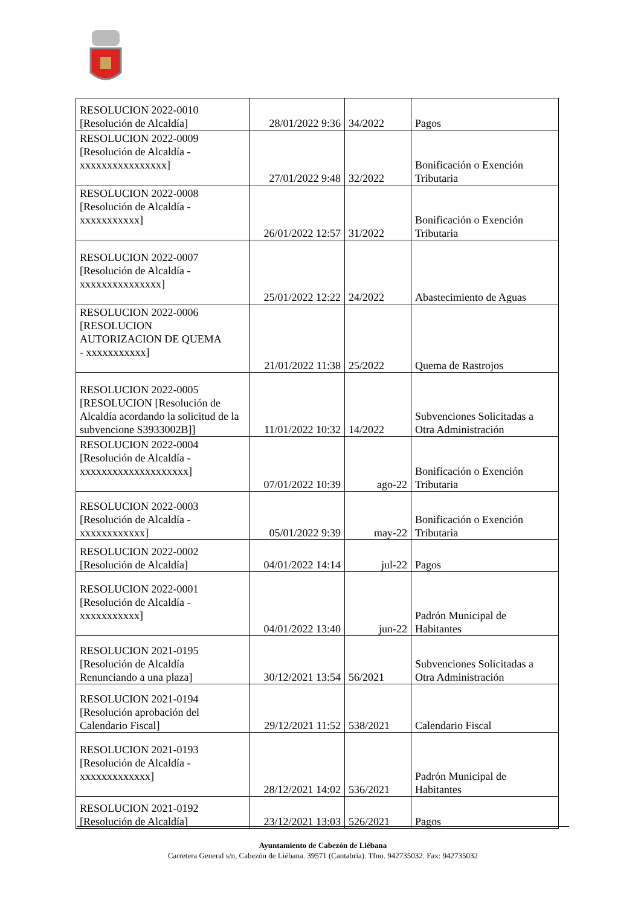| RESOLUCION 2022-0010 [Resolución de Alcaldía] | 28/01/2022 9:36 | 34/2022 | Pagos |
| RESOLUCION 2022-0009 [Resolución de Alcaldía - xxxxxxxxxxxxxxxx] | 27/01/2022 9:48 | 32/2022 | Bonificación o Exención Tributaria |
| RESOLUCION 2022-0008 [Resolución de Alcaldía - xxxxxxxxxxx] | 26/01/2022 12:57 | 31/2022 | Bonificación o Exención Tributaria |
| RESOLUCION 2022-0007 [Resolución de Alcaldía - xxxxxxxxxxxxxxx] | 25/01/2022 12:22 | 24/2022 | Abastecimiento de Aguas |
| RESOLUCION 2022-0006 [RESOLUCION AUTORIZACION DE QUEMA - xxxxxxxxxxx] | 21/01/2022 11:38 | 25/2022 | Quema de Rastrojos |
| RESOLUCION 2022-0005 [RESOLUCION [Resolución de Alcaldía acordando la solicitud de la subvencione S3933002B]] | 11/01/2022 10:32 | 14/2022 | Subvenciones Solicitadas a Otra Administración |
| RESOLUCION 2022-0004 [Resolución de Alcaldía - xxxxxxxxxxxxxxxxxxxx] | 07/01/2022 10:39 | ago-22 | Bonificación o Exención Tributaria |
| RESOLUCION 2022-0003 [Resolución de Alcaldía - xxxxxxxxxxxx] | 05/01/2022 9:39 | may-22 | Bonificación o Exención Tributaria |
| RESOLUCION 2022-0002 [Resolución de Alcaldía] | 04/01/2022 14:14 | jul-22 | Pagos |
| RESOLUCION 2022-0001 [Resolución de Alcaldía - xxxxxxxxxxx] | 04/01/2022 13:40 | jun-22 | Padrón Municipal de Habitantes |
| RESOLUCION 2021-0195 [Resolución de Alcaldía Renunciando a una plaza] | 30/12/2021 13:54 | 56/2021 | Subvenciones Solicitadas a Otra Administración |
| RESOLUCION 2021-0194 [Resolución aprobación del Calendario Fiscal] | 29/12/2021 11:52 | 538/2021 | Calendario Fiscal |
| RESOLUCION 2021-0193 [Resolución de Alcaldía - xxxxxxxxxxxxx] | 28/12/2021 14:02 | 536/2021 | Padrón Municipal de Habitantes |
| RESOLUCION 2021-0192 [Resolución de Alcaldía] | 23/12/2021 13:03 | 526/2021 | Pagos |
Ayuntamiento de Cabezón de Liébana
Carretera General s/n, Cabezón de Liébana. 39571 (Cantabria). Tfno. 942735032. Fax: 942735032